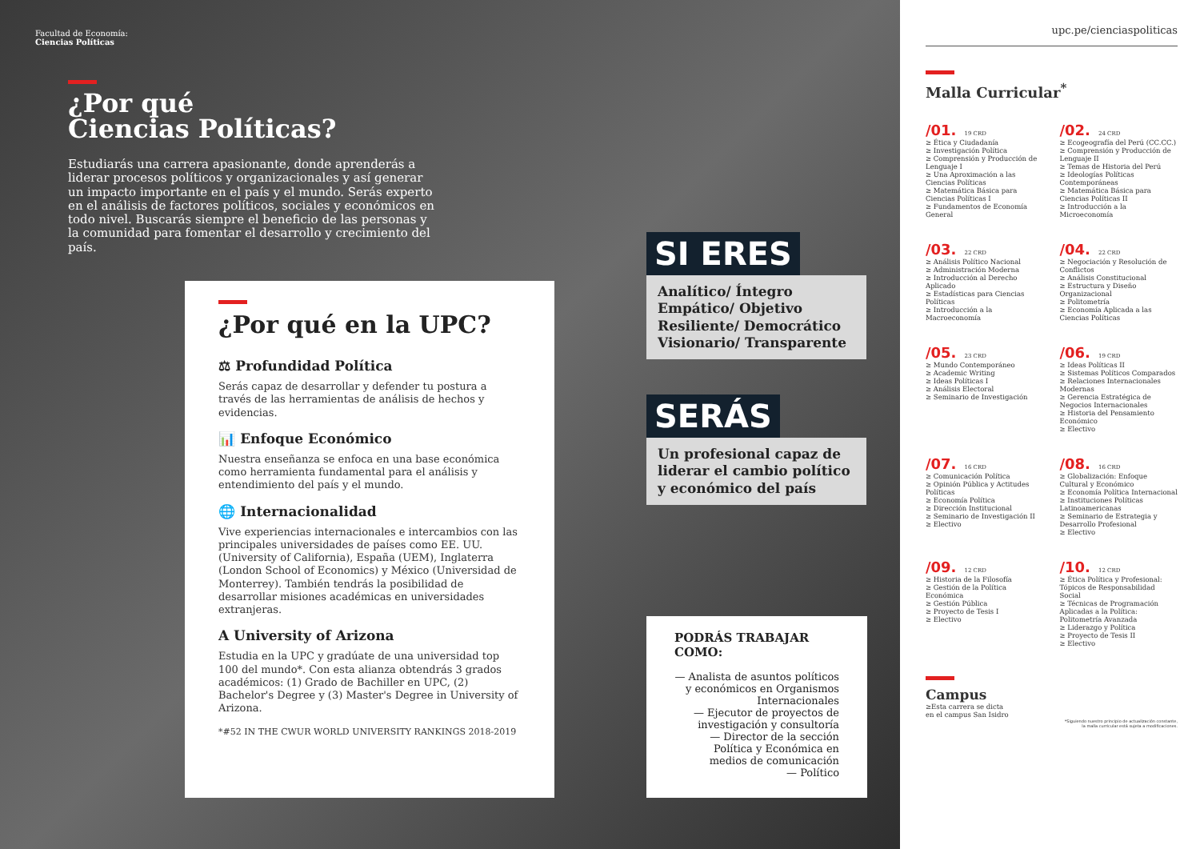Facultad de Economía:
Ciencias Políticas
¿Por qué
Ciencias Políticas?
Estudiarás una carrera apasionante, donde aprenderás a liderar procesos políticos y organizacionales y así generar un impacto importante en el país y el mundo. Serás experto en el análisis de factores políticos, sociales y económicos en todo nivel. Buscarás siempre el beneficio de las personas y la comunidad para fomentar el desarrollo y crecimiento del país.
¿Por qué en la UPC?
⚖ Profundidad Política
Serás capaz de desarrollar y defender tu postura a través de las herramientas de análisis de hechos y evidencias.
📊 Enfoque Económico
Nuestra enseñanza se enfoca en una base económica como herramienta fundamental para el análisis y entendimiento del país y el mundo.
🌐 Internacionalidad
Vive experiencias internacionales e intercambios con las principales universidades de países como EE. UU. (University of California), España (UEM), Inglaterra (London School of Economics) y México (Universidad de Monterrey). También tendrás la posibilidad de desarrollar misiones académicas en universidades extranjeras.
A University of Arizona
Estudia en la UPC y gradúate de una universidad top 100 del mundo*. Con esta alianza obtendrás 3 grados académicos: (1) Grado de Bachiller en UPC, (2) Bachelor's Degree y (3) Master's Degree in University of Arizona.
*#52 IN THE CWUR WORLD UNIVERSITY RANKINGS 2018-2019
SI ERES
Analítico/ Íntegro
Empático/ Objetivo
Resiliente/ Democrático
Visionario/ Transparente
SERÁS
Un profesional capaz de liderar el cambio político y económico del país
PODRÁS TRABAJAR COMO:
— Analista de asuntos políticos y económicos en Organismos Internacionales
— Ejecutor de proyectos de investigación y consultoría
— Director de la sección Política y Económica en medios de comunicación
— Político
upc.pe/cienciaspoliticas
Malla Curricular<sup>*</sup>
/01. 19 CRD
≥ Ética y Ciudadanía
≥ Investigación Política
≥ Comprensión y Producción de Lenguaje I
≥ Una Aproximación a las Ciencias Políticas
≥ Matemática Básica para Ciencias Políticas I
≥ Fundamentos de Economía General
/02. 24 CRD
≥ Ecogeografía del Perú (CC.CC.)
≥ Comprensión y Producción de Lenguaje II
≥ Temas de Historia del Perú
≥ Ideologías Políticas Contemporáneas
≥ Matemática Básica para Ciencias Políticas II
≥ Introducción a la Microeconomía
/03. 22 CRD
≥ Análisis Político Nacional
≥ Administración Moderna
≥ Introducción al Derecho Aplicado
≥ Estadísticas para Ciencias Políticas
≥ Introducción a la Macroeconomía
/04. 22 CRD
≥ Negociación y Resolución de Conflictos
≥ Análisis Constitucional
≥ Estructura y Diseño Organizacional
≥ Politometría
≥ Economía Aplicada a las Ciencias Políticas
/05. 23 CRD
≥ Mundo Contemporáneo
≥ Academic Writing
≥ Ideas Políticas I
≥ Análisis Electoral
≥ Seminario de Investigación
/06. 19 CRD
≥ Ideas Políticas II
≥ Sistemas Políticos Comparados
≥ Relaciones Internacionales Modernas
≥ Gerencia Estratégica de Negocios Internacionales
≥ Historia del Pensamiento Económico
≥ Electivo
/07. 16 CRD
≥ Comunicación Política
≥ Opinión Pública y Actitudes Políticas
≥ Economía Política
≥ Dirección Institucional
≥ Seminario de Investigación II
≥ Electivo
/08. 16 CRD
≥ Globalización: Enfoque Cultural y Económico
≥ Economía Política Internacional
≥ Instituciones Políticas Latinoamericanas
≥ Seminario de Estrategia y Desarrollo Profesional
≥ Electivo
/09. 12 CRD
≥ Historia de la Filosofía
≥ Gestión de la Política Económica
≥ Gestión Pública
≥ Proyecto de Tesis I
≥ Electivo
/10. 12 CRD
≥ Ética Política y Profesional: Tópicos de Responsabilidad Social
≥ Técnicas de Programación Aplicadas a la Política: Politometría Avanzada
≥ Liderazgo y Política
≥ Proyecto de Tesis II
≥ Electivo
Campus
≥Esta carrera se dicta
en el campus San Isidro
*Siguiendo nuestro principio de actualización constante,
la malla curricular está sujeta a modificaciones.